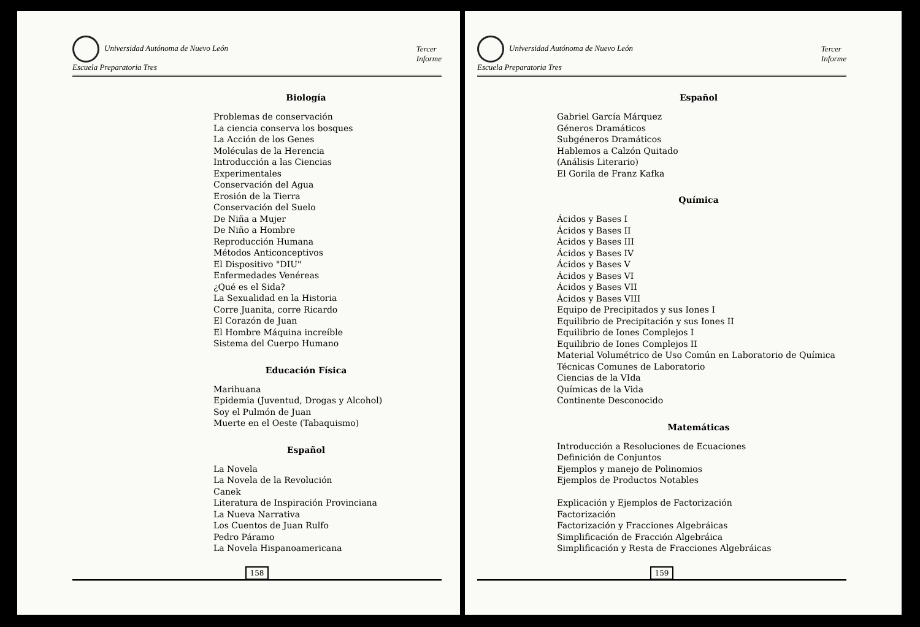Universidad Autónoma de Nuevo León
Escuela Preparatoria Tres
Tercer
Informe
Biología
Problemas de conservación
La ciencia conserva los bosques
La Acción de los Genes
Moléculas de la Herencia
Introducción a las Ciencias
Experimentales
Conservación del Agua
Erosión de la Tierra
Conservación del Suelo
De Niña a Mujer
De Niño a Hombre
Reproducción Humana
Métodos Anticonceptivos
El Dispositivo "DIU"
Enfermedades Venéreas
¿Qué es el Sida?
La Sexualidad en la Historia
Corre Juanita, corre Ricardo
El Corazón de Juan
El Hombre Máquina increíble
Sistema del Cuerpo Humano
Educación Física
Marihuana
Epidemia (Juventud, Drogas y Alcohol)
Soy el Pulmón de Juan
Muerte en el Oeste (Tabaquismo)
Español
La Novela
La Novela de la Revolución
Canek
Literatura de Inspiración Provinciana
La Nueva Narrativa
Los Cuentos de Juan Rulfo
Pedro Páramo
La Novela Hispanoamericana
158
Universidad Autónoma de Nuevo León
Escuela Preparatoria Tres
Tercer
Informe
Español
Gabriel García Márquez
Géneros Dramáticos
Subgéneros Dramáticos
Hablemos a Calzón Quitado
(Análisis Literario)
El Gorila de Franz Kafka
Química
Ácidos y Bases I
Ácidos y Bases II
Ácidos y Bases III
Ácidos y Bases IV
Ácidos y Bases V
Ácidos y Bases VI
Ácidos y Bases VII
Ácidos y Bases VIII
Equipo de Precipitados y sus Iones I
Equilibrio de Precipitación y sus Iones II
Equilibrio de Iones Complejos I
Equilibrio de Iones Complejos II
Material Volumétrico de Uso Común en Laboratorio de Química
Técnicas Comunes de Laboratorio
Ciencias de la VIda
Químicas de la Vida
Continente Desconocido
Matemáticas
Introducción a Resoluciones de Ecuaciones
Definición de Conjuntos
Ejemplos y manejo de Polinomios
Ejemplos de Productos Notables
Explicación y Ejemplos de Factorización
Factorización
Factorización y Fracciones Algebráicas
Simplificación de Fracción Algebráica
Simplificación y Resta de Fracciones Algebráicas
159